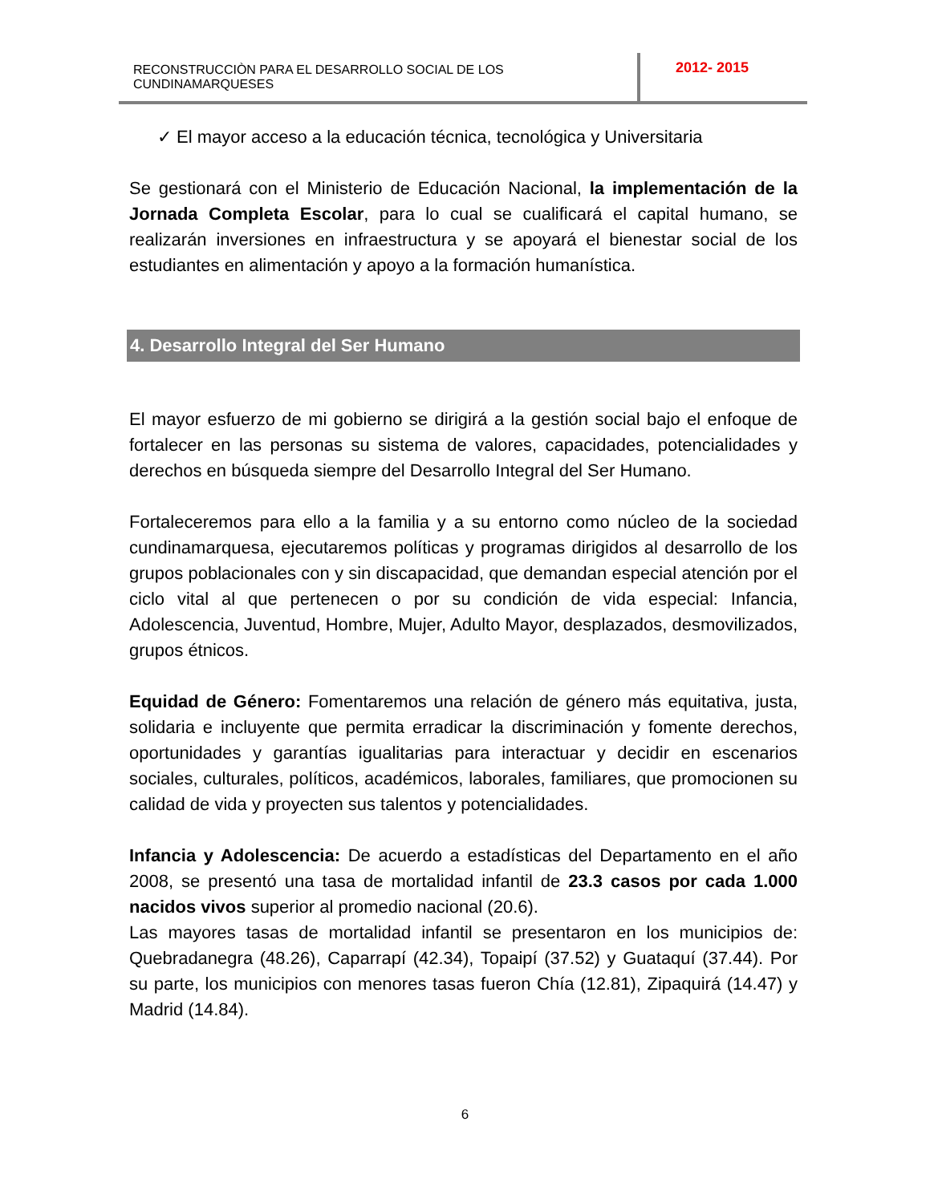RECONSTRUCCIÒN PARA EL DESARROLLO SOCIAL DE LOS CUNDINAMARQUESES
2012- 2015
✓ El mayor acceso a la educación técnica, tecnológica y Universitaria
Se gestionará con el Ministerio de Educación Nacional, la implementación de la Jornada Completa Escolar, para lo cual se cualificará el capital humano, se realizarán inversiones en infraestructura y se apoyará el bienestar social de los estudiantes en alimentación y apoyo a la formación humanística.
4. Desarrollo Integral del Ser Humano
El mayor esfuerzo de mi gobierno se dirigirá a la gestión social bajo el enfoque de fortalecer en las personas su sistema de valores, capacidades, potencialidades y derechos en búsqueda siempre del Desarrollo Integral del Ser Humano.
Fortaleceremos para ello a la familia y a su entorno como núcleo de la sociedad cundinamarquesa, ejecutaremos políticas y programas dirigidos al desarrollo de los grupos poblacionales con y sin discapacidad, que demandan especial atención por el ciclo vital al que pertenecen o por su condición de vida especial: Infancia, Adolescencia, Juventud, Hombre, Mujer, Adulto Mayor, desplazados, desmovilizados, grupos étnicos.
Equidad de Género: Fomentaremos una relación de género más equitativa, justa, solidaria e incluyente que permita erradicar la discriminación y fomente derechos, oportunidades y garantías igualitarias para interactuar y decidir en escenarios sociales, culturales, políticos, académicos, laborales, familiares, que promocionen su calidad de vida y proyecten sus talentos y potencialidades.
Infancia y Adolescencia: De acuerdo a estadísticas del Departamento en el año 2008, se presentó una tasa de mortalidad infantil de 23.3 casos por cada 1.000 nacidos vivos superior al promedio nacional (20.6).
Las mayores tasas de mortalidad infantil se presentaron en los municipios de: Quebradanegra (48.26), Caparrapí (42.34), Topaipí (37.52) y Guataquí (37.44). Por su parte, los municipios con menores tasas fueron Chía (12.81), Zipaquirá (14.47) y Madrid (14.84).
6